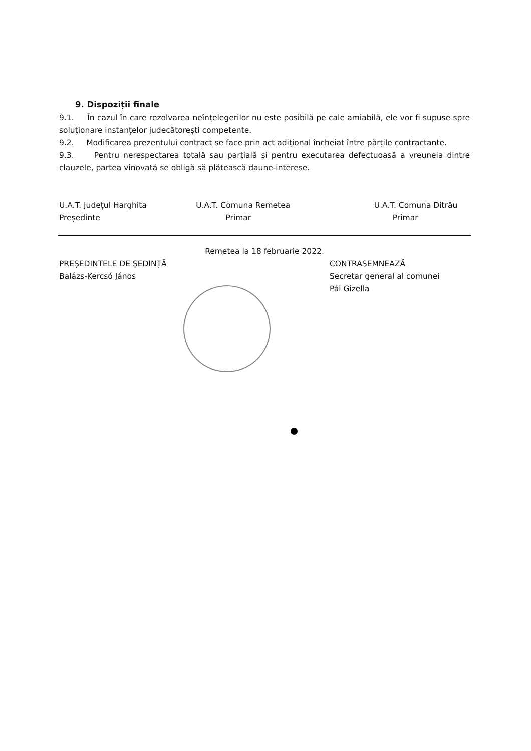9. Dispoziții finale
9.1. În cazul în care rezolvarea neînțelegerilor nu este posibilă pe cale amiabilă, ele vor fi supuse spre soluționare instanțelor judecătorești competente.
9.2. Modificarea prezentului contract se face prin act adițional încheiat între părțile contractante.
9.3. Pentru nerespectarea totală sau parțială și pentru executarea defectuoasă a vreuneia dintre clauzele, partea vinovată se obligă să plătească daune-interese.
U.A.T. Județul Harghita
Președinte
U.A.T. Comuna Remetea
Primar
U.A.T. Comuna Ditrău
Primar
Remetea la 18 februarie 2022.
PREȘEDINTELE DE ȘEDINȚĂ
Balázs-Kercsó János
CONTRASEMNEAZĂ
Secretar general al comunei
Pál Gizella